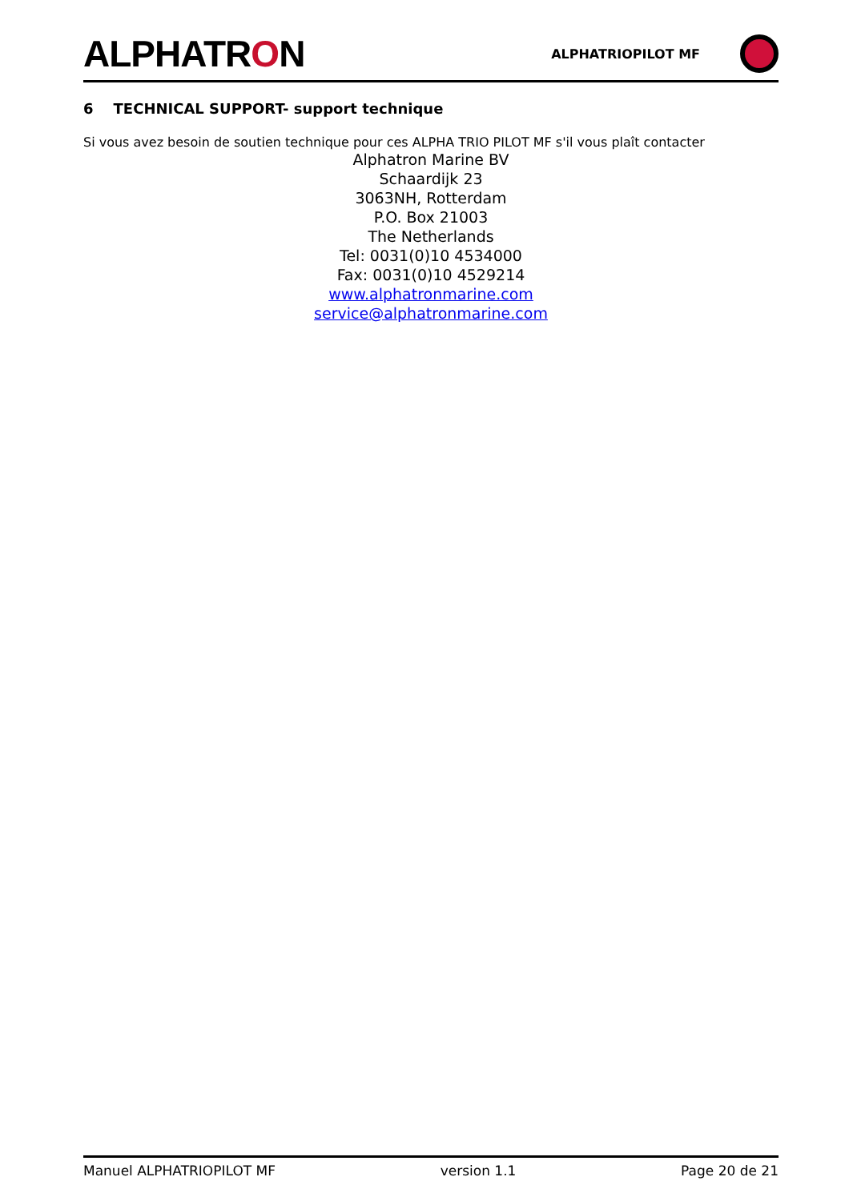ALPHATRON
ALPHATRIOPILOT MF
6 TECHNICAL SUPPORT- support technique
Si vous avez besoin de soutien technique pour ces ALPHA TRIO PILOT MF s'il vous plaît contacter
Alphatron Marine BV
Schaardijk 23
3063NH, Rotterdam
P.O. Box 21003
The Netherlands
Tel: 0031(0)10 4534000
Fax: 0031(0)10 4529214
www.alphatronmarine.com
service@alphatronmarine.com
Manuel ALPHATRIOPILOT MF version 1.1 Page 20 de 21